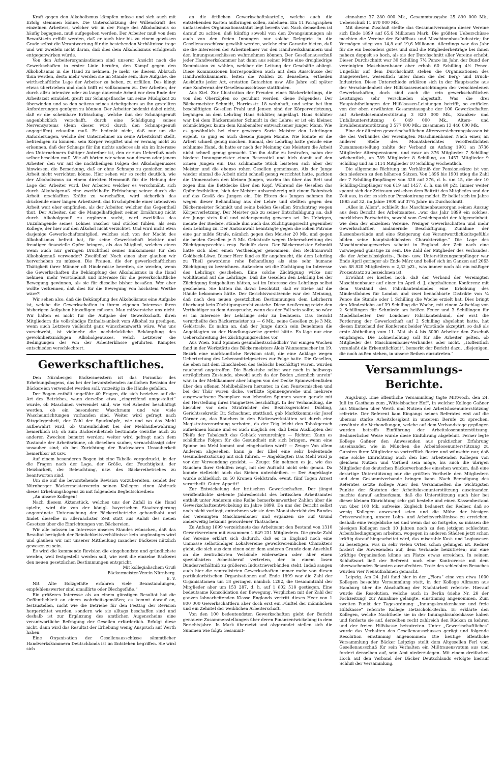Kraft gegen den Alkoholismus kämpfen müsse und sich auch mit Erfolg stemmen könne. Die Unterschätzung der Willenskraft des einzelnen Arbeiters, welcher wir in der Frage des Alkoholismus so häufig begegnen, muß aufgegeben werden. Der Arbeiter muß von dem Bewußtsein erfüllt werden, daß er auch hier bis zu einem gewissen Grade selbst die Verantwortung für die bestehenden Verhältnisse trage und wir zweifeln nicht daran, daß dies dem Alkoholismus erfolgreich entgegenwirken würde.
Von den Arbeiterorganisationen sind unserer Ansicht nach die Gewerkschaften in erster Linie berufen, den Kampf gegen den Alkoholismus in die Hand zu nehmen. Je mehr sie diesem Abbruch thun werden, desto mehr werden sie im Stande sein, ihre Aufgabe, die wirthschaftliche Lage der Arbeiter zu heben, zu erfüllen. Das klingt etwas übertrieben und doch trifft es vollkommen zu. Der Arbeiter, der durch allzu intensive oder zu lange dauernde Arbeit vor dem Ende der Arbeitszeit ermüdet, greift zur Schnapsflasche um seine Müdigkeit zu überwinden und so den seitens seines Arbeitgebers an ihn gestellten Anforderungen genügen zu können. Der Arbeiter bedenkt dabei nicht, daß er die scheinbare Erfrischung, welche ihm der Schnapsgenuß augenblicklich verschafft, durch eine Schädigung seines Nervensystems (denn dieser wird durch den Schnapsgenuß angegriffen) erkaufen muß. Er bedenkt nicht, daß nur um die Anforderungen, welche der Unternehmer an seine Arbeitskraft stellt, befriedigen zu können, sein Körper vergiftet und er vermag nicht zu erkennen, daß der Schnaps für ihn nichts anderes als ein im Interesse des Unternehmers thätiger Antreiber ist, den er zum Ueberfluß noch selber besolden muß. Wie oft hörten wir schon von diesem oder jenem Arbeiter, den wir auf die nachtheiligen Folgen des Alkoholgenusses hinwiesen, die Bemerkung, daß er ohne Schnaps zu genießen seine Arbeit nicht verrichten könne. Hier sehen wir so recht deutlich, wie der Alkoholismus zu einem direkten Hemmniß für die Hebung der Lage der Arbeiter wird. Der Arbeiter, welcher es verschmäht, sich durch Alkoholgenuß eine zweifelhafte Erfrischung seiner durch die Arbeit erschlafften Kräfte zu verschaffen, wird sicherlich das drückende einer langen Arbeitszeit, das Erschöpfende einer intensiven Arbeit weit eher empfinden, als der Arbeiter, welcher das Gegentheil thut. Der Arbeiter, der die Mangelhaftigkeit seiner Ernährung nicht durch Alkoholgenuß zu ergänzen sucht, wird zweifellos das Unzulangende seines Lohnes rascher und stärker fühlen, als sein Kollege, der hier auf den Alkohol nicht verzichtet. Und wird nicht etwa dasjenige Gewerkschaftsmitglied, welches sich von der Macht des Alkoholismus befreit hat, für seine Gewerkschaft leichter und freudiger finanzielle Opfer bringen, als das Mitglied, welches einen wenn auch nur geringen Bruchtheil seines Einkommens für den Alkoholgenuß verwendet? Zweifellos! Noch eines aber glauben wir hervorheben zu müssen. Die Frauen, die der gewerkschaftlichen Thätigkeit ihrer Männer oft Hindernisse bereiten, sie werden, wenn die Gewerkschaften die Bekämpfung des Alkoholismus in die Hand nehmen, mehr Verständniß und Interesse für die gewerkschaftliche Bewegung gewinnen, als sie für dieselbe bisher besaßen. Wer aber wollte verkennen, daß dies für die Bewegung von höchstem Werthe wäre?!
Wir sehen also, daß die Bekämpfung des Alkoholismus eine Aufgabe ist, welche die Gewerkschaften in ihrem eigenen Interesse ihren bisherigen Aufgaben hinzufügen müssen. Man mißverstehe uns nicht. Wir halten es nicht für die Aufgabe der Gewerkschaft, ihren Mitgliedern die vollständige Enthaltsamkeit vom Alkohol zu predigen, wenn auch Letztere vielleicht ganz wünschenswerth wäre. Was uns vorschwebt, ist vielmehr die nachdrückliche Bekämpfung des gewohnheitsmäßigen Alkoholgenusses, welch Letzterer die Bedingungen des von der Arbeiterklasse geführten Kampfes entschieden verschlechtert.
Gewerkschaftliches.
Den Nürnberger Bäckermeistern ist das Formular des Erhebungsbogens, das bei der bevorstehenden amtlichen Revision der Bäckereien verwendet werden soll, vorzeitig in die Hände gefallen.
Der Bogen enthält ungefähr 40 Fragen, die sich beziehen auf die Art des Betriebes, wann derselbe etwa „eingreifend umgestaltet“ wurde, ob Maschinen verwendet sind, wie viel Arbeiter beschäftigt werden, ob ein besonderer Waschraum und wie viele Wascheinrichtungen vorhanden sind. Weiter wird gefragt nach Sitzgelegenheit, der Zahl der Spucknäpfe, wie und wo das Mehl aufbewahrt wird, ob Unreinlichkeit bei der Mehlaufbewahrung bemerklich ist; ob zum Bäckereibetrieb bestimmte Geräthe auch zu anderen Zwecken benutzt werden; weiter wird gefragt nach dem Zustande der Arbeitsräume, ob dieselben sauber, vernachlässigt oder unsauber sind; ob bei Zurichtung der Backwaaren Unsauberkeit bemerkbar ist usw.
Auf einem besonderen Bogen ist eine Tabelle vorgedruckt, in der die Fragen nach der Lage, der Größe, der Feuchtigkeit, der Heizbarkeit, der Beleuchtung, usw. des Bäckereibetriebes zu beantworten sind.
Um sie auf die bevorstehende Revision vorzubereiten, sendet der Nürnberger Bäckermeisterverein seinen Kollegen einen Abdruck dieses Erhebungsbogens zu mit folgendem Begleitschreiben:
„An unsere Kollegen!
Nach diesem Aktenstück, welches uns der Zufall in die Hand spielte, wird die von der königl. bayerischen Staatsregierung angeordnete Untersuchung der Bäckereibetriebe gehandhabt und findet dieselbe in allernächster Zeit statt aus Anlaß des neuen Gesetzes über die Einrichtungen von Bäckereien.
Wir alle müssen im Interesse unseres Standes wünschen, daß das Resultat bezüglich der Reinlichkeitsverhältnisse kein ungünstiges wird und glauben wir mit unserer Mittheilung mancher Bäckerei nützlich gewesen zu sein.
Es wird die kommende Revision die eingehendste und gründlichste werden, weil festgestellt werden soll, wie weit die einzelne Bäckerei den neuen gesetzlichen Bestimmungen entspricht.
Mit kollegialischem Gruß
Bäckermeister-Verein Nürnberg.
E. V.
NB. Alte Holzgefäße erfahren viele Beanstandungen, empfehlenswerter sind emaillirte oder Blechgefäße.“
Ein größeres Interesse als an einem günstigen Resultat hat die Oeffentlichkeit an einem wahrheitsgemäßen; es kommt darauf an, festzustellen, nicht wie die Betriebe für den Festtag der Revision hergerichtet wurden, sondern wie sie alltags beschaffen sind und deshalb ist zur Ergänzung des amtlichen Augenscheins eine verantwortliche Befragung der Gesellen erforderlich. Erfolgt diese nicht, dann wird das Resultat der Erhebung wenig Anspruch auf Werth haben.
Eine Organisation der Gesellenausschüsse sämmtlicher Handwerkskammern Deutschlands ist im Entstehen begriffen. Sie wird sich
an die örtlichen Gewerkschaftskartelle, welche auch die entstehenden Kosten aufbringen sollen, anlehnen. Ein 11 Paragraphen umfassendes Organisationsstatut liegt bereits vor. Nach demselben ist darauf zu achten, daß künftig sowohl von den Zwangsinnungen als auch von den freien Innungen nur solche Delegirte in die Gesellenausschüsse gewählt werden, welche eine Garantie bieten, daß sie die Interessen der Arbeitnehmer vor den Handwerkskammern und den Innungsausschüssen wahrnehmen können. Der Gesellenausschuß jeder Handwerkskammer hat dann aus seiner Mitte eine dreigliedrige Kommission zu wählen, welcher die Leitung der Geschäfte obliegt. Diese Kommissionen korrespondiren auch mit dem Ausschusse der Handwerkskammern, leiten die Wahlen zu denselben, ertheilen Auskünfte jeder Art, erstatten Gutachten usw. Alle Jahre soll später eine Konferenz der Gesellenausschüsse stattfinden.
Aus Kiel. Zur Illustration der Freuden eines Bäckerlehrlings, die von den Oberzöpfen so gerühmt werden, diene Folgendes: Der Bäckermeister Schmidt, Harriesstr. 18 wohnhaft, und seine bei ihm beschäftigten Gesellen Prahl und Jensen sind der Körperverletzung, begangen an dem Lehrling Hans Schlüter, angeklagt. Hans Schlüter war bei dem Bäckermeister Schmidt in der Lehre; er ist ein kleiner, schmächtiger, kaum dem Knabenalter entwachsener junger Mann. Wie es gewöhnlich bei einer gewissen Sorte Meister den Lehrlingen ergeht, so ging es auch diesem jungen Manne. Nie konnte er die Arbeit schnell genug machen. Einmal, der Lehrling hatte gerade eine schlimme Hand, da hatte er nach der Meinung des Meisters die Arbeit nicht schnell genug gemacht. Um ihn dafür zu bestrafen, nahm der biedere Innungsmeister einen Besenstiel und hieb damit auf den armen Jungen ein. Das schlimmste Stück leisteten sich aber der Meister und die ebenso rohen Gesellen gemeinsam. Als der Junge wieder einmal die Arbeit nicht schnell genug verrichtet hatte, packten die Unmenschen den kleinen Jungen, warfen ihn über das Bett und zogen ihm die Bettdecke über den Kopf. Während die Gesellen das Opfer festhielten, hieb der Meister unbarmherzig mit einem Rohrstock auf das Gesäß des Jungen ein. Die Eltern des Jungen nahmen ihn wegen dieser Behandlung aus der Lehre und stellten gegen den Bäckermeister Schmidt und seine beiden Gesellen Strafantrag wegen Körperverletzung. Der Meister gab zu seiner Entschuldigung an, daß der Junge stets faul und widerspenstig gewesen sei. Im Uebrigen, meinte der Biedere, stände ihm auch das Züchtigungsrecht gegenüber dem Lehrling zu. Der Amtsanwalt beantragte gegen die rohen Patrone eine gar milde Strafe, nämlich gegen den Meister 20 Mk. und gegen die beiden Gesellen je 5 Mk. Geldstrafe wegen Ueberschreitung des Züchtigungsrechtes resp. Beihilfe dazu. Der Bäckermeister Schmidt hatte sich aber einen Vertheidiger genommen, den Rechtsanwalt Goldbeck-Löwe. Dieser Herr fand es für angebracht, die dem Lehrling zu Theil gewordene rohe Behandlung als eine sehr humane Züchtigung zu bezeichnen. Außerdem sei die Züchtigung im Interesse des Lehrlings geschehen. Eine solche Züchtigung wirke nur wohlthuend auf die Lehrlinge. Daß die Gesellen den Lehrling bei der Züchtigung festgehalten hätten, sei im Interesse des Lehrlings selbst geschehen. Sie hätten ihn davor beschützt, daß er Hiebe auf die Hände bekommen hätte. Der Gerichtsvorsitzende war der Meinung, daß nach den neuen gesetzlichen Bestimmungen dem Lehrherrn überhaupt kein Züchtigungsrecht zustehe. Diese Aeußerung reizte den Vertheidiger zu dem Ausspruche, wenn das der Fall sein sollte, so wäre es im Interesse der Lehrlinge sehr zu bedauern. Das Gericht verurtheilte den Bäckermeister zu — 6 Mk., seine Gesellen zu je 3 Mk. Geldstrafe. Es nahm an, daß der Junge durch sein Benehmen die Angeklagten zu der Handlungsweise gereizt hätte. Es läge nur eine Ueberschreitung des Züchtigungsrechtes vor.
Aus Wien. Sind Spinnen gesundheitsschädlich? Vor einigen Wochen fand in der Werkstätte des Bäckermeisters Alois Wannenmacher im 19. Bezirk eine marktamtliche Revision statt, die eine Anklage wegen Uebertretung des Lebensmittelgesetzes zur Folge hatte. Die Gesellen, die eben mit dem Einschieben des Gebäcks beschäftigt waren, wurden rauchend angetroffen. Die Backstube selbst war noch in halbwegs erträglichem Zustande, obwohl auch da der Boden „ziemlich unrein“ war, in der Mehlkammer aber hingen von der Decke Spinnwebenfäden über den offenen Mehlbehältern herunter, in den Fensternischen und bei der Thür waren dicke, verfilzte Spinnengewebe und mehrere ausgewachsene Exemplare von lebenden Spinnen waren gerade mit der Herstellung ihres Fangnetzes beschäftigt. In der Verhandlung, die hierüber vor dem Strafrichter des Bezirksgerichtes Döbling, Gerichtssekretär Dr. Schachner, stattfand, gab Marktkommissär Josef Görner an, das Rauchen in den Bäckerwerkstätten sei durch eine Magistratsverordnung verboten, da der Teig leicht den Tabakgeruch aufnehmen könne und es auch möglich sei, daß beim Ausklopfen der Pfeife der Tabaksaft das Gebäck verunreinige — Richter: Kann es schädliche Folgen für die Gesundheit mit sich bringen, wenn eine Spinne ins Mehl kommt und eingebacken wird? — Zeuge: Von allem Anderem abgesehen, kann ja der Ekel eine sehr bedeutende Gesundheitsstörung mit sich führen. — Angeklagter: Das Mehl wird ja vor der Verwendung gesiebt. — Zeuge: Sie nehmen es ja, wie das Rauchen Ihrer Gehilfen zeigt, mit der Aufsicht nicht sehr genau. Da konnte vielleicht auch das Sieben unterbleiben. — Der Angeklagte wurde schließlich zu 50 Kronen Geldstrafe, event. fünf Tagen Arrest verurtheilt. Guten Appetit!
Zur Entwickelung der britischen Gewerkschaften. Der jüngst veröffentlichte siebente Jahresbericht des britischen Arbeitsamtes enthält unter Anderem eine Reihe bemerkenswerther Zahlen über die Gewerkschaftsentwickelung im Jahre 1899. Da uns der Bericht selbst noch nicht vorliegt, entnehmen wir sie dem Monatsbericht des Bundes der vereinigten Maschinenbauer und ergänzen sie auf Grund anderweitig bekannt gewordener Thatsachen.
Zu Anfang 1899 verzeichnete das Arbeitsamt den Bestand von 1310 Gewerkvereinen mit zusammen 1 649 231 Mitgliedern. Die große Zahl der Vereine erklärt sich dadurch, daß es in England noch eine Unmasse selbständiger Lokalvereine gewerkvereinlichen Charakters giebt, die sich aus dem einen oder dem anderen Grunde dem Anschluß an die zentralisirten Verbände widersetzen oder aber einen spezialisirten Arbeitsberuf vertreten, der in einem losen Bundesverhältniß zu größeren Industrieverbänden steht. Indeß saugen auch hier die zentralisirten Gewerkschaften immer mehr von diesen partikularistischen Organisationen auf. Ende 1899 war die Zahl der Organisationen um 18 geringer, nämlich 1292, die Gesammtzahl der Mitglieder aber um 153 287, d. h. auf 1 802 518 gestiegen. Eine bedeutsame Konsolidation der Bewegung. Verglichen mit der Zahl der ganzen lohnarbeitenden Klasse Englands vertritt dieses Heer von 1 800 000 Gewerkschaftlern aber doch erst ein Fünftel der männlichen und ein Zehntel der weiblichen Arbeiterschaft.
Von den 100 bedeutendsten Gewerkschaften giebt der Bericht genauere Zusammenstellungen über deren Finanzentwickelung in dem Berichtsjahre. In Mark übersetzt und abgerundet stellen sich die Summen wie folgt: Gesammt-
einnahme 37 280 000 Mk., Gesammtausgabe 25 890 000 Mk.; Ueberschuß 11 670 000 Mk.
Mit diesem Zuschuß stellte das Gesammtvermögen dieser Vereine sich Ende 1899 auf 65,6 Millionen Mark. Die größten Ueberschüsse machten die Vereine der Schiffbau- und Maschinenbau-Industrie; ihr Vermögen stieg von 14,8 auf 19,6 Millionen. Allerdings war das Jahr für sie ein besonders gutes und sind die Mitgliederbeiträge bei ihnen nahezu doppelt so hoch, als sie der Durchschnitt aller Vereine erhebt. Dieser Durchschnitt war 30 Schilling 7½ Pence im Jahr, der Bund der vereinigten Maschinenbauer aber erhob 60 Schilling 4½ Pence. Ungefähr auf dem Durchschnitt stehen die Organisationen des Baugewerbes, wesentlich unter ihnen die der Berg- und Bruch-Industrien. Diese Unterschiede erklären sich in der Hauptsache aus der Verschiedenheit der Hilfskasseneinrichtungen der verschiedenen Gewerkschaften, doch sind auch die rein gewerkschaftlichen Leistungen sehr verschieden abgestuft. Was die drei Hauptabtheilungen der Hilfskassen-Leistungen betrifft, so entfielen von der oben erwähnten Gesammtausgabe der 100 Gewerkschaften auf Arbeitslosenunterstützung 3 820 000 Mk., Kranken- und Unfallsunterstützung 6 049 000 Mk., Alters- und Invalidenunterstützung 3 577 000 Mk.; zusammen 13 446 000 Mk.
Eine der ältesten gewerkschaftlichen Altersversicherungskassen ist die des Verbandes der vereinigten Maschinenbauer. Nach einer, an anderer Stelle des Monatsberichtes veröffentlichten Zusammenstellung zahlte der Verband zu Anfang 1901 an 3736 Mitglieder Alterspensionen, und zwar an 376 Mitglieder 7 Schilling wöchentlich, an 789 Mitglieder 8 Schilling, an 1457 Mitglieder 9 Schilling und an 1114 Mitglieder 10 Schilling wöchentlich.
Die allgemeine Richtung im Verhältniß der Pensionssätze ist von den niederen zu den höheren Sätzen. Von 1896 bis 1901 stieg die Zahl der 7 Schilling-Empfänger von 328 auf 376, d. h. um 15, die der 10 Schilling-Empfänger von 619 auf 1457, d. h. um 80 pZt. Immer weiter spannt sich der Zeitraum zwischen dem Beitritt des Mitgliedes und der Zeit aus, in der es sich zur Pensionirung meldet. Er belief sich im Jahre 1885 auf 32, im Jahre 1900 auf 37¾ Jahre im Durchschnitt.
„Alles in Allem“, schließt das Maschinenbauerorgan seinen Auszug aus dem Bericht des Arbeitsamtes, „war das Jahr 1899 ein solches, merklichen Fortschritts, sowohl vom Gesichtspunkt der Allgemeinheit, wie dem der einzelnen Vereine. Weniger Gewerkschaften und mehr Gewerkschaftler, andauernde Beschäftigung, Zunahme der Kassenbestände und eine Steigerung des Verantwortlichkeitsgefühls bilden seine hauptsächlichsten Charakterzüge.“ Die Lage des Maschinenbaugewerbes scheint in England der Zeit nach eine vorwiegend günstige zu sein. Die Zahl der Mitglieder des Verbandes, die der Arbeitslosigkeits-, Reise- usw. Unterstützungsempfänger war Ende April geringer als Ende März und belief sich im Ganzen auf 2063 von 88 820 Mitgliedern = 2,32 pZt., was immer noch als ein mäßiger Prozentsatz zu bezeichnen ist.
Erwähnt sei hierbei noch, daß der Verband der Vereinigten Maschinenbauer auf einer im April d. J. abgehaltenen Konferenz mit dem Vorstand des Fabrikantenbundes eine Erhöhung des Mindestlohnes für London und zwei benachbarte Distrikte von ¼ Pence die Stunde oder 1 Schilling die Woche erzielt hat. Dies bringt den Mindestlohn auf 39 Schilling die Woche, mit einem Aufschlag von 2 Schillingen für Schmiede am heißen Feuer und 3 Schillingen für Modellarbeiter. Der Londoner Fabrikantenbund, der erst die Forderung der Gewerkschaft auf 2 Schilling abgelehnt hatte, hat diesen Entscheid der Konferenz beider Vorstände akzeptirt, so daß als erste Abtheilung vom 11. Mai ab 4 bis 5000 Arbeiter den Zuschuß empfangen. Die Lohnerhöhung soll für alle Arbeiter gelten, ob Mitglieder des Maschinenbauer-Verbandes oder nicht. „Hoffentlich veranlaßt die Erkenntlichkeit“, bemerkt der Bericht dazu, „diejenigen, die noch außen stehen, in unsere Reihen einzutreten.“
Versammlungs-Berichte.
Augsburg. Eine öffentliche Versammlung tagte Mittwoch, den 24. Juli im Gasthaus zum „Wittelsbacher Hof“, in welcher Kollege Gaßner aus München über Werth und Nutzen der Arbeitslosenunterstützung referirte. Der Referent kam Eingangs seines Referates erst auf die überaus starke Arbeitslosigkeit in unserem Berufe zu sprechen, erwähnte die Verhandlungen, welche auf dem Verbandstage gepflogen wurden betreffs Einführung der Arbeitslosenunterstützung. Bedauerlicher Weise wurde diese Einführung abgelehnt. Ferner legte Kollege Gaßner den Anwesenden aus praktischer Erfahrung auseinander, wie in München die Arbeitslosenunterstützung zu Gunsten ihrer Mitglieder so vortrefflich florire und wünschte nur, daß eine solche Einrichtung auch den hier arbeitenden Kollegen von gleichem Nutzen und Vortheil sein möge, bis auch die übrigen Mitglieder des deutschen Bäckerverbandes einsehen werden, daß eine derartige Unterstützung nur die größten Vortheile den Mitgliedern und dem Gesammtverbande bringen kann. Nach Beendigung des Referates setzte Kollege Auer den Versammelten die wichtigsten Punkte der Statuten der Arbeitslosenunterstützung auseinander, machte darauf aufmerksam, daß die Unterstützung auch hier bei dieser kleinen Einrichtung sehr gut bestehe und einen Kassenbestand von über 100 Mk. aufweise. Zugleich bedauert der Redner, daß so wenig Kollegen anwesend seien und die Mühe der hiesigen Ortsverwaltung, unsere Lohn- und Arbeitsverhältnisse zu erreichen, deshalb eine vergebliche sei und wenn das so fortgehe, so müssen die hiesigen Kollegen nach 10 Jahren noch zu den jetzigen schlechten Arbeitsbedingungen arbeiten, wogegen in anderen Städten jetzt schon kräftig darauf hingearbeitet wird, das miserable Kost- und Logiswesen zu beseitigen, was in sehr vielen Orten schon gelungen ist. Redner fordert die Anwesenden auf, dem Verbande beizutreten; nur eine kräftige Organisation könne am Platze etwas erreichen. In seinem Schlußwort ließ der Referent noch eine Kontroverse mit dem überwachenden Beamten auszufechten. Trotz des schlechten Besuches wurden vier Neuaufnahmen gemacht.
Leipzig. Am 24. Juli fand hier in der „Flora“ eine von etwa 1000 Kollegen besuchte Versammlung statt, in der Kollege Allmann aus Hamburg über die Abschaffung der Nachtarbeit referirte. Hierauf wurde die Resolution, welche auch in Berlin (siehe Nr. 28 der Fachzeitung) zur Annahme gelangte, einstimmig angenommen. Zum zweiten Punkt der Tagesordnung: „Innungskrankenkasse und freie Hilfskasse“ referirte Kollege Hetzschold-Berlin. Er erklärte den Kollegen, welche Nachtheile sie in der Innungskrankenkasse haben und forderte sie auf, derselben recht zahlreich den Rücken zu kehren und der freien Hilfskasse beizutreten. Unter „Gewerkschaftliches“ wurde das Verhalten des Gesellenausschusses gerügt und folgende Resolution einstimmig angenommen: Die heutige öffentliche Versammlung der Bäcker Leipzigs stellt dem Altgesellen Ferl vom Gesellenausschuß für sein Verhalten ein Mißtrauensvotum aus und fordert denselben auf, sein Amt niederzulegen. Mit einem dreifachen Hoch auf den Verband der Bäcker Deutschlands erfolgte hierauf Schluß der Versammlung.